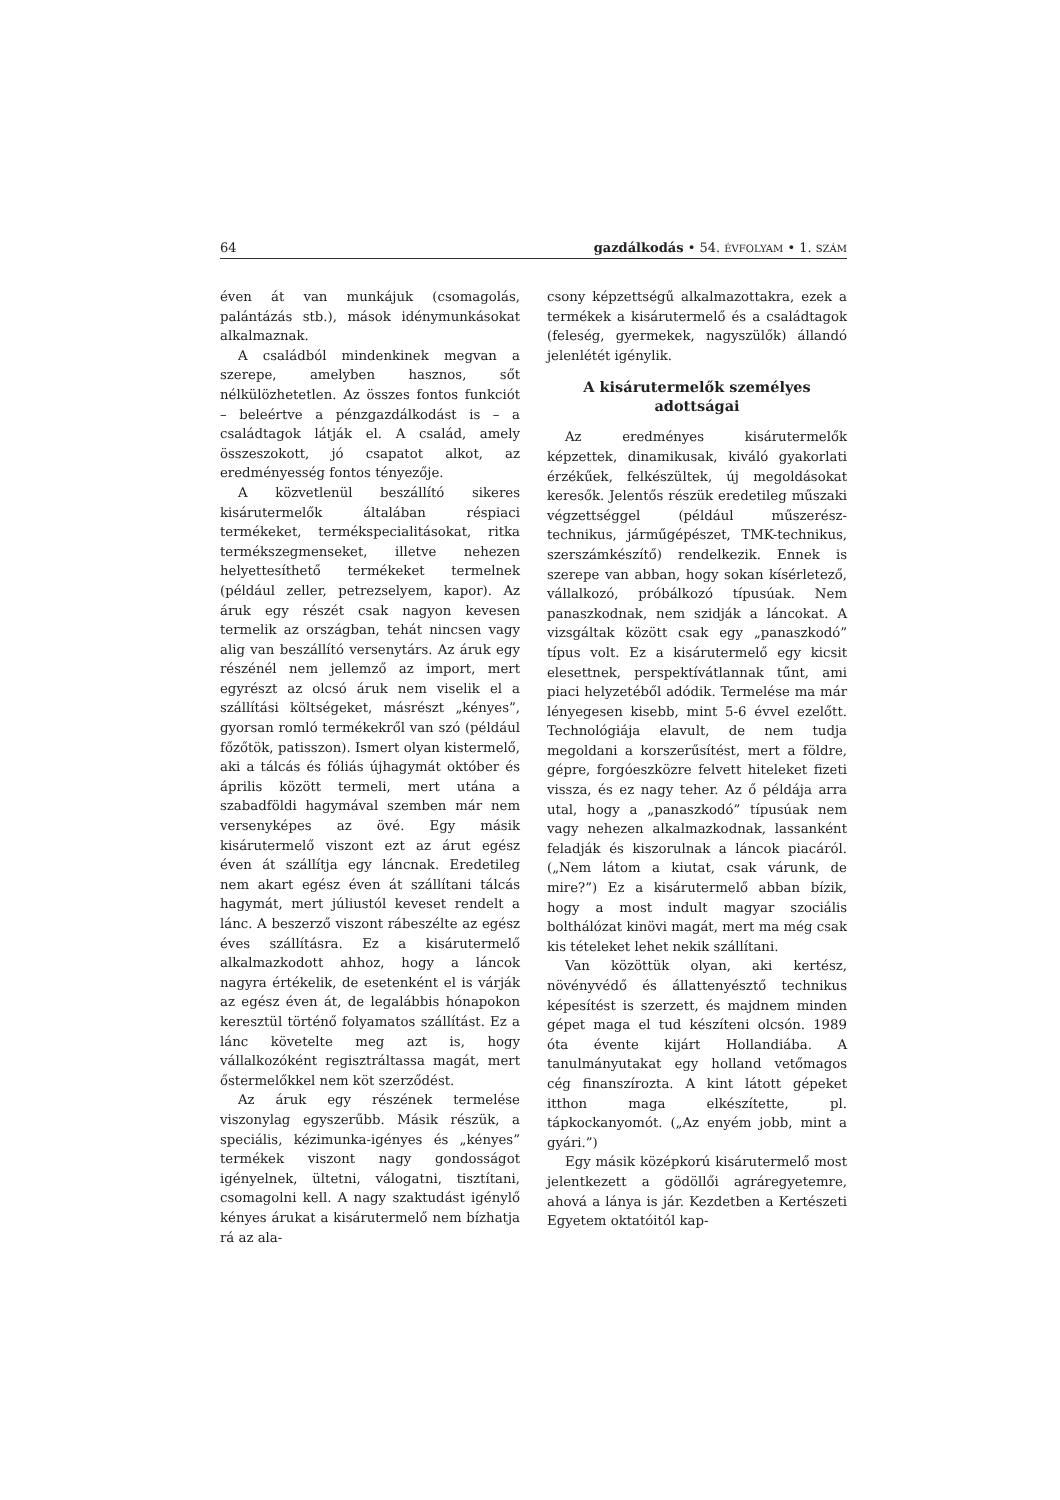64 gazdálkodás • 54. ÉVFOLYAM • 1. SZÁM
éven át van munkájuk (csomagolás, palántázás stb.), mások idénymunkásokat alkalmaznak.
A családból mindenkinek megvan a szerepe, amelyben hasznos, sőt nélkülözhetetlen. Az összes fontos funkciót – beleértve a pénzgazdálkodást is – a családtagok látják el. A család, amely összeszokott, jó csapatot alkot, az eredményesség fontos tényezője.
A közvetlenül beszállító sikeres kisárutermelők általában réspiaci termékeket, termékspecialitásokat, ritka termékszegmenseket, illetve nehezen helyettesíthető termékeket termelnek (például zeller, petrezselyem, kapor). Az áruk egy részét csak nagyon kevesen termelik az országban, tehát nincsen vagy alig van beszállító versenytárs. Az áruk egy részénél nem jellemző az import, mert egyrészt az olcsó áruk nem viselik el a szállítási költségeket, másrészt „kényes”, gyorsan romló termékekről van szó (például főzőtök, patisszon). Ismert olyan kistermelő, aki a tálcás és fóliás újhagymát október és április között termeli, mert utána a szabadföldi hagymával szemben már nem versenyképes az övé. Egy másik kisárutermelő viszont ezt az árut egész éven át szállítja egy láncnak. Eredetileg nem akart egész éven át szállítani tálcás hagymát, mert júliustól keveset rendelt a lánc. A beszerző viszont rábeszélte az egész éves szállításra. Ez a kisárutermelő alkalmazkodott ahhoz, hogy a láncok nagyra értékelik, de esetenként el is várják az egész éven át, de legalábbis hónapokon keresztül történő folyamatos szállítást. Ez a lánc követelte meg azt is, hogy vállalkozóként regisztráltassa magát, mert őstermelőkkel nem köt szerződést.
Az áruk egy részének termelése viszonylag egyszerűbb. Másik részük, a speciális, kézimunka-igényes és „kényes” termékek viszont nagy gondosságot igényelnek, ültetni, válogatni, tisztítani, csomagolni kell. A nagy szaktudást igénylő kényes árukat a kisárutermelő nem bízhatja rá az ala-
csony képzettségű alkalmazottakra, ezek a termékek a kisárutermelő és a családtagok (feleség, gyermekek, nagyszülők) állandó jelenlétét igénylik.
A kisárutermelők személyes adottságai
Az eredményes kisárutermelők képzettek, dinamikusak, kiváló gyakorlati érzékűek, felkészültek, új megoldásokat keresők. Jelentős részük eredetileg műszaki végzettséggel (például műszerész-technikus, járműgépészet, TMK-technikus, szerszámkészítő) rendelkezik. Ennek is szerepe van abban, hogy sokan kísérletező, vállalkozó, próbálkozó típusúak. Nem panaszkodnak, nem szidják a láncokat. A vizsgáltak között csak egy „panaszkodó” típus volt. Ez a kisárutermelő egy kicsit elesettnek, perspektívátlannak tűnt, ami piaci helyzetéből adódik. Termelése ma már lényegesen kisebb, mint 5-6 évvel ezelőtt. Technológiája elavult, de nem tudja megoldani a korszerűsítést, mert a földre, gépre, forgóeszközre felvett hiteleket fizeti vissza, és ez nagy teher. Az ő példája arra utal, hogy a „panaszkodó” típusúak nem vagy nehezen alkalmazkodnak, lassanként feladják és kiszorulnak a láncok piacáról. („Nem látom a kiutat, csak várunk, de mire?”) Ez a kisárutermelő abban bízik, hogy a most indult magyar szociális bolthálózat kinövi magát, mert ma még csak kis tételeket lehet nekik szállítani.
Van közöttük olyan, aki kertész, növényvédő és állattenyésztő technikus képesítést is szerzett, és majdnem minden gépet maga el tud készíteni olcsón. 1989 óta évente kijárt Hollandiába. A tanulmányutakat egy holland vetőmagos cég finanszírozta. A kint látott gépeket itthon maga elkészítette, pl. tápkockanyomót. („Az enyém jobb, mint a gyári.”)
Egy másik középkorú kisárutermelő most jelentkezett a gödöllői agráregyetemre, ahová a lánya is jár. Kezdetben a Kertészeti Egyetem oktatóitól kap-